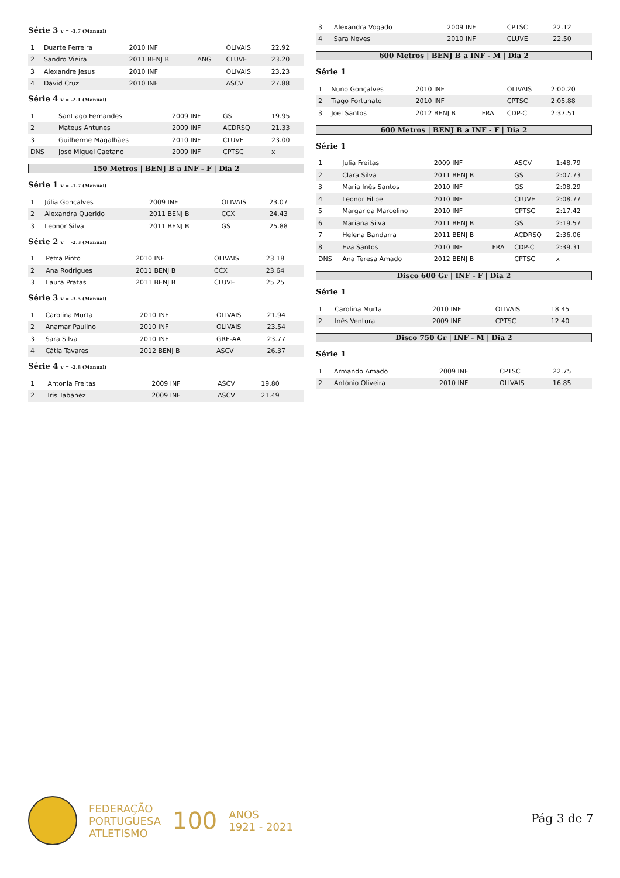Série 3 v = -3.7 (Manual)
| 1 | Duarte Ferreira | 2010 INF | | OLIVAIS | 22.92 |
| 2 | Sandro Vieira | 2011 BENJ B | ANG | CLUVE | 23.20 |
| 3 | Alexandre Jesus | 2010 INF | | OLIVAIS | 23.23 |
| 4 | David Cruz | 2010 INF | | ASCV | 27.88 |
Série 4 v = -2.1 (Manual)
| 1 | Santiago Fernandes | 2009 INF | GS | 19.95 |
| 2 | Mateus Antunes | 2009 INF | ACDRSQ | 21.33 |
| 3 | Guilherme Magalhães | 2010 INF | CLUVE | 23.00 |
| DNS | José Miguel Caetano | 2009 INF | CPTSC | x |
150 Metros | BENJ B a INF - F | Dia 2
Série 1 v = -1.7 (Manual)
| 1 | Júlia Gonçalves | 2009 INF | OLIVAIS | 23.07 |
| 2 | Alexandra Querido | 2011 BENJ B | CCX | 24.43 |
| 3 | Leonor Silva | 2011 BENJ B | GS | 25.88 |
Série 2 v = -2.3 (Manual)
| 1 | Petra Pinto | 2010 INF | OLIVAIS | 23.18 |
| 2 | Ana Rodrigues | 2011 BENJ B | CCX | 23.64 |
| 3 | Laura Pratas | 2011 BENJ B | CLUVE | 25.25 |
Série 3 v = -3.5 (Manual)
| 1 | Carolina Murta | 2010 INF | OLIVAIS | 21.94 |
| 2 | Anamar Paulino | 2010 INF | OLIVAIS | 23.54 |
| 3 | Sara Silva | 2010 INF | GRE-AA | 23.77 |
| 4 | Cátia Tavares | 2012 BENJ B | ASCV | 26.37 |
Série 4 v = -2.8 (Manual)
| 1 | Antonia Freitas | 2009 INF | ASCV | 19.80 |
| 2 | Iris Tabanez | 2009 INF | ASCV | 21.49 |
| 3 | Alexandra Vogado | 2009 INF | CPTSC | 22.12 |
| 4 | Sara Neves | 2010 INF | CLUVE | 22.50 |
600 Metros | BENJ B a INF - M | Dia 2
Série 1
| 1 | Nuno Gonçalves | 2010 INF | | OLIVAIS | 2:00.20 |
| 2 | Tiago Fortunato | 2010 INF | | CPTSC | 2:05.88 |
| 3 | Joel Santos | 2012 BENJ B | FRA | CDP-C | 2:37.51 |
600 Metros | BENJ B a INF - F | Dia 2
Série 1
| 1 | Julia Freitas | 2009 INF | | ASCV | 1:48.79 |
| 2 | Clara Silva | 2011 BENJ B | | GS | 2:07.73 |
| 3 | Maria Inês Santos | 2010 INF | | GS | 2:08.29 |
| 4 | Leonor Filipe | 2010 INF | | CLUVE | 2:08.77 |
| 5 | Margarida Marcelino | 2010 INF | | CPTSC | 2:17.42 |
| 6 | Mariana Silva | 2011 BENJ B | | GS | 2:19.57 |
| 7 | Helena Bandarra | 2011 BENJ B | | ACDRSQ | 2:36.06 |
| 8 | Eva Santos | 2010 INF | FRA | CDP-C | 2:39.31 |
| DNS | Ana Teresa Amado | 2012 BENJ B | | CPTSC | x |
Disco 600 Gr | INF - F | Dia 2
Série 1
| 1 | Carolina Murta | 2010 INF | OLIVAIS | 18.45 |
| 2 | Inês Ventura | 2009 INF | CPTSC | 12.40 |
Disco 750 Gr | INF - M | Dia 2
Série 1
| 1 | Armando Amado | 2009 INF | CPTSC | 22.75 |
| 2 | António Oliveira | 2010 INF | OLIVAIS | 16.85 |
FEDERAÇÃO
PORTUGUESA
ATLETISMO
100
ANOS
1921 - 2021
Pág 3 de 7